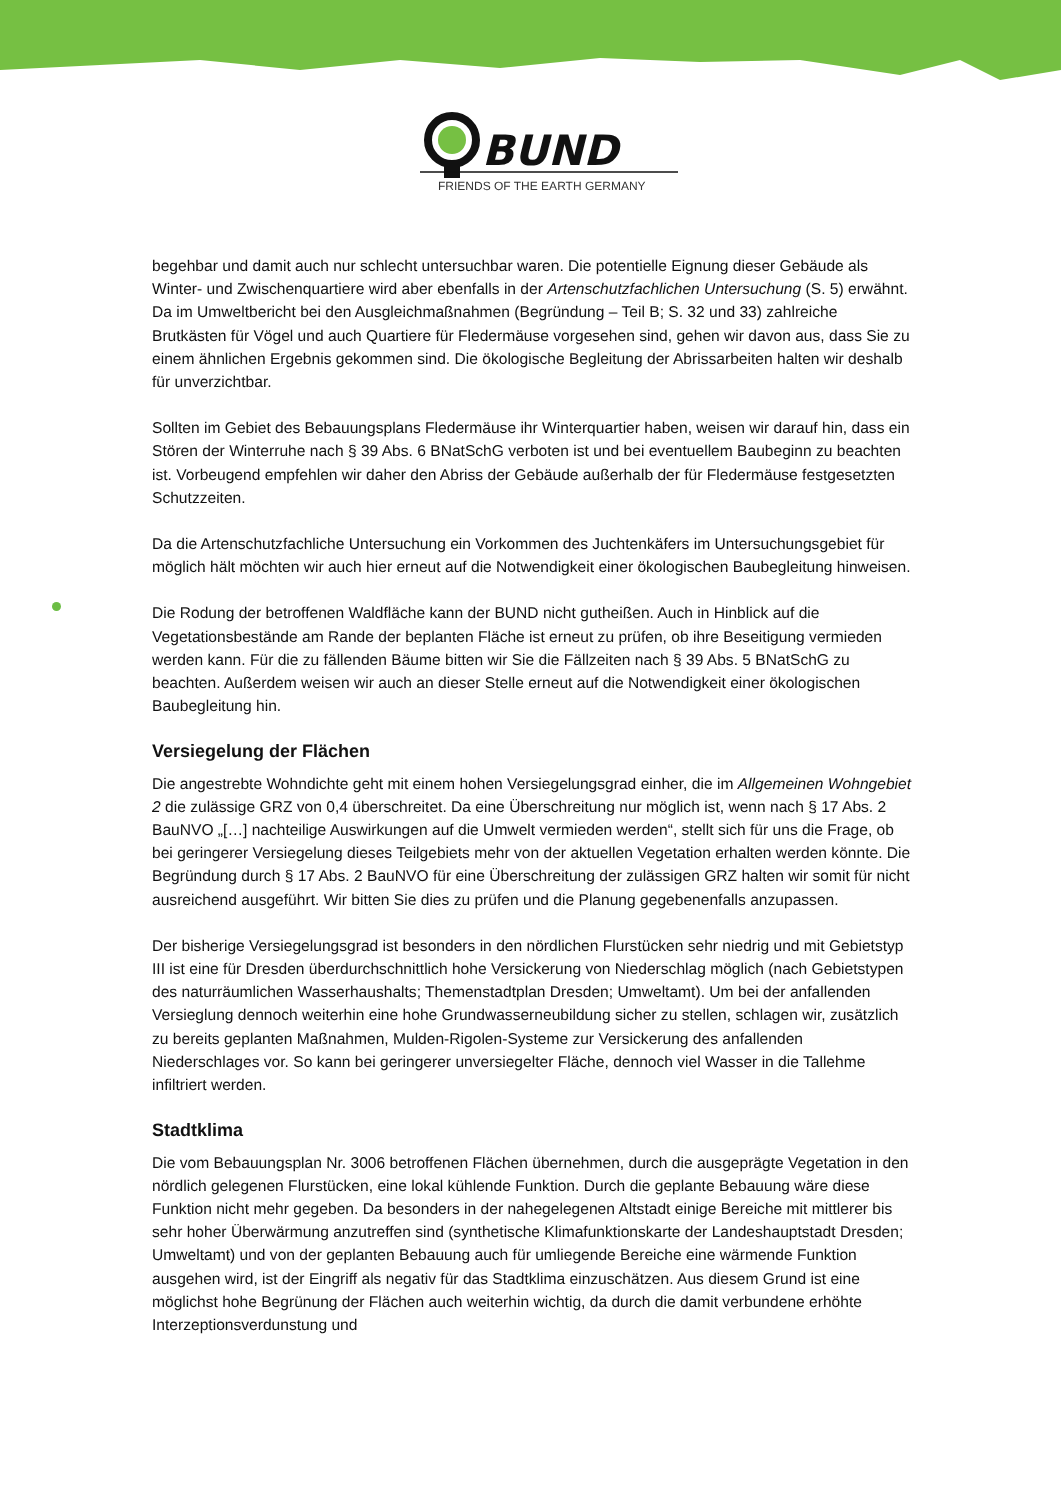BUND
FRIENDS OF THE EARTH GERMANY
begehbar und damit auch nur schlecht untersuchbar waren. Die potentielle Eignung dieser Gebäude als Winter- und Zwischenquartiere wird aber ebenfalls in der Artenschutzfachlichen Untersuchung (S. 5) erwähnt. Da im Umweltbericht bei den Ausgleichmaßnahmen (Begründung – Teil B; S. 32 und 33) zahlreiche Brutkästen für Vögel und auch Quartiere für Fledermäuse vorgesehen sind, gehen wir davon aus, dass Sie zu einem ähnlichen Ergebnis gekommen sind. Die ökologische Begleitung der Abrissarbeiten halten wir deshalb für unverzichtbar.
Sollten im Gebiet des Bebauungsplans Fledermäuse ihr Winterquartier haben, weisen wir darauf hin, dass ein Stören der Winterruhe nach § 39 Abs. 6 BNatSchG verboten ist und bei eventuellem Baubeginn zu beachten ist. Vorbeugend empfehlen wir daher den Abriss der Gebäude außerhalb der für Fledermäuse festgesetzten Schutzzeiten.
Da die Artenschutzfachliche Untersuchung ein Vorkommen des Juchtenkäfers im Untersuchungsgebiet für möglich hält möchten wir auch hier erneut auf die Notwendigkeit einer ökologischen Baubegleitung hinweisen.
Die Rodung der betroffenen Waldfläche kann der BUND nicht gutheißen. Auch in Hinblick auf die Vegetationsbestände am Rande der beplanten Fläche ist erneut zu prüfen, ob ihre Beseitigung vermieden werden kann. Für die zu fällenden Bäume bitten wir Sie die Fällzeiten nach § 39 Abs. 5 BNatSchG zu beachten. Außerdem weisen wir auch an dieser Stelle erneut auf die Notwendigkeit einer ökologischen Baubegleitung hin.
Versiegelung der Flächen
Die angestrebte Wohndichte geht mit einem hohen Versiegelungsgrad einher, die im Allgemeinen Wohngebiet 2 die zulässige GRZ von 0,4 überschreitet. Da eine Überschreitung nur möglich ist, wenn nach § 17 Abs. 2 BauNVO „[…] nachteilige Auswirkungen auf die Umwelt vermieden werden“, stellt sich für uns die Frage, ob bei geringerer Versiegelung dieses Teilgebiets mehr von der aktuellen Vegetation erhalten werden könnte. Die Begründung durch § 17 Abs. 2 BauNVO für eine Überschreitung der zulässigen GRZ halten wir somit für nicht ausreichend ausgeführt. Wir bitten Sie dies zu prüfen und die Planung gegebenenfalls anzupassen.
Der bisherige Versiegelungsgrad ist besonders in den nördlichen Flurstücken sehr niedrig und mit Gebietstyp III ist eine für Dresden überdurchschnittlich hohe Versickerung von Niederschlag möglich (nach Gebietstypen des naturräumlichen Wasserhaushalts; Themenstadtplan Dresden; Umweltamt). Um bei der anfallenden Versieglung dennoch weiterhin eine hohe Grundwasserneubildung sicher zu stellen, schlagen wir, zusätzlich zu bereits geplanten Maßnahmen, Mulden-Rigolen-Systeme zur Versickerung des anfallenden Niederschlages vor. So kann bei geringerer unversiegelter Fläche, dennoch viel Wasser in die Tallehme infiltriert werden.
Stadtklima
Die vom Bebauungsplan Nr. 3006 betroffenen Flächen übernehmen, durch die ausgeprägte Vegetation in den nördlich gelegenen Flurstücken, eine lokal kühlende Funktion. Durch die geplante Bebauung wäre diese Funktion nicht mehr gegeben. Da besonders in der nahegelegenen Altstadt einige Bereiche mit mittlerer bis sehr hoher Überwärmung anzutreffen sind (synthetische Klimafunktionskarte der Landeshauptstadt Dresden; Umweltamt) und von der geplanten Bebauung auch für umliegende Bereiche eine wärmende Funktion ausgehen wird, ist der Eingriff als negativ für das Stadtklima einzuschätzen. Aus diesem Grund ist eine möglichst hohe Begrünung der Flächen auch weiterhin wichtig, da durch die damit verbundene erhöhte Interzeptionsverdunstung und